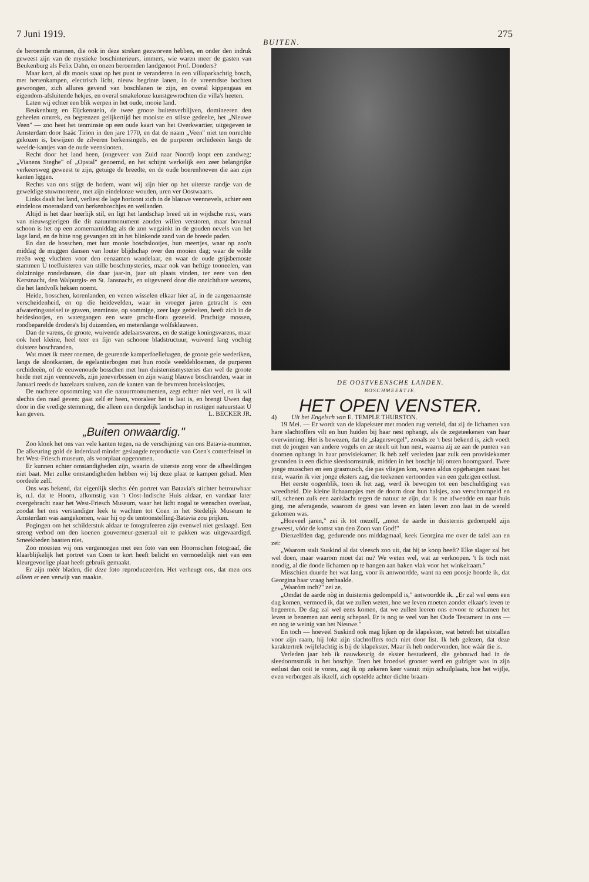7 Juni 1919. BUITEN. 275
de beroemde mannen, die ook in deze streken gezworven hebben, en onder den indruk geweest zijn van de mystieke boschinterieurs, immers, wie waren meer de gasten van Beukenburg als Felix Dahn, en onzen beroemden landgenoot Prof. Donders?
Maar kort, al dit moois staat op het punt te veranderen in een villaparkachtig bosch, met hertenkampen, electrisch licht, nieuw begrinte lanen, in de vreemdste bochten gewrongen, zich allures gevend van boschlanen te zijn, en overal kippengaas en eigendom-afsluitende hekjes, en overal smakelooze kunstgewrochten die villa's heeten.
Laten wij echter een blik werpen in het oude, mooie land.
Beukenburg en Eijckenstein, de twee groote buitenverblijven, domineeren den geheelen omtrek, en begrenzen gelijkertijd het mooiste en stilste gedeelte, het „Nieuwe Veen" — zoo heet het tenminste op een oude kaart van het Overkwartier, uitgegeven te Amsterdam door Isaäc Tirion in den jare 1770, en dat de naam „Veen" niet ten onrechte gekozen is, bewijzen de zilveren berkensingels, en de purperen orchideeën langs de weelde-kantjes van de oude veenslooten.
Recht door het land heen, (ongeveer van Zuid naar Noord) loopt een zandweg: „Vianens Steghe" of „Opstal" genoemd, en het schijnt werkelijk een zeer belangrijke verkeersweg geweest te zijn, getuige de breedte, en de oude boerenhoeven die aan zijn kanten liggen.
Rechts van ons stijgt de bodem, want wij zijn hier op het uiterste randje van de geweldige stuwmoreene, met zijn eindelooze wouden, uren ver Oostwaarts.
Links daalt het land, verliest de lage horizont zich in de blauwe veennevels, achter een eindeloos moerasland van berkenboschjes en weilanden.
Altijd is het daar heerlijk stil, en ligt het landschap breed uit in wijdsche rust, wars van nieuwsgierigen die dit natuurmonument zouden willen verstoren, maar bovenal schoon is het op een zomernamiddag als de zon wegzinkt in de gouden nevels van het lage land, en de hitte nog gevangen zit in het blinkende zand van de breede paden.
En dan de bosschen, met hun mooie boschslootjes, hun meertjes, waar op zoo'n middag de muggen dansen van louter blijdschap over den mooien dag; waar de wilde reeën weg vluchten voor den eenzamen wandelaar, en waar de oude grijsbemoste stammen U toefluisteren van stille boschmysteries, maar ook van heftige tooneelen, van dolzinnige rondedansen, die daar jaar-in, jaar uit plaats vinden, ter eere van den Kerstnacht, den Walpurgis- en St. Jansnacht, en uitgevoerd door die onzichtbare wezens, die het landvolk heksen noemt.
Heide, bosschen, korenlanden, en venen wisselen elkaar hier af, in de aangenaamste verscheidenheid, en op die heidevelden, waar in vroeger jaren getracht is een afwateringsstelsel te graven, tenminste, op sommige, zeer lage gedeelten, heeft zich in de heideslootjes, en watergangen een ware pracht-flora gezeteld. Prachtige mossen, roodbeparelde drodera's bij duizenden, en meterslange wolfsklauwen.
Dan de varens, de groote, wuivende adelaarsvarens, en de statige koningsvarens, maar ook heel kleine, heel teer en fijn van schoone bladstructuur, wuivend lang vochtig duistere boschranden.
Wat moet ik meer roemen, de geurende kamperfoeliehagen, de groote gele wederiken, langs de slootkanten, de egelantierbogen met hun roode weeldebloemen, de purperen orchideeën, of de eeuwenoude bosschen met hun duisternismysteries dan wel de groote heide met zijn veennevels, zijn jeneverbessen en zijn wazig blauwe boschranden, waar in Januari reeds de hazelaars stuiven, aan de kanten van de bevroren broekslootjes.
De nuchtere opsomming van die natuurmonumenten, zegt echter niet veel, en ik wil slechts den raad geven: gaat zelf er heen, vooraleer het te laat is, en brengt Uwen dag door in die vredige stemming, die alleen een dergelijk landschap in rustigen natuurstaat U kan geven. L. BECKER JR.
„Buiten onwaardig."
Zoo klonk het ons van vele kanten tegen, na de verschijning van ons Batavia-nummer. De afkeuring gold de inderdaad minder geslaagde reproductie van Coen's conterfeitsel in het West-Friesch museum, als voorplaat opgenomen.
Er kunnen echter omstandigheden zijn, waarin de uiterste zorg voor de afbeeldingen niet baat. Met zulke omstandigheden hebben wij bij deze plaat te kampen gehad. Men oordeele zelf.
Ons was bekend, dat eigenlijk slechts één portret van Batavia's stichter betrouwbaar is, n.l. dat te Hoorn, afkomstig van 't Oost-Indische Huis aldaar, en vandaar later overgebracht naar het West-Friesch Museum, waar het licht nogal te wenschen overlaat, zoodat het ons verstandiger leek te wachten tot Coen in het Stedelijk Museum te Amsterdam was aangekomen, waar hij op de tentoonstelling-Batavia zou prijken.
Pogingen om het schilderstuk aldaar te fotografeeren zijn evenwel niet geslaagd. Een streng verbod om den koenen gouverneur-generaal uit te pakken was uitgevaardigd. Smeekbeden baatten niet.
Zoo moesten wij ons vergenoegen met een foto van een Hoornschen fotograaf, die klaarblijkelijk het portret van Coen te kort heeft belicht en vermoedelijk niet van een kleurgevoelige plaat heeft gebruik gemaakt.
Er zijn méér bladen, die deze foto reproduceerden. Het verheugt ons, dat men ons alleen er een verwijt van maakte.
DE OOSTVEENSCHE LANDEN.
BOSCHMEERTJE.
HET OPEN VENSTER.
4) Uit het Engelsch van E. TEMPLE THURSTON.
19 Mei. — Er wordt van de klapekster met rooden rug verteld, dat zij de lichamen van hare slachtoffers vilt en hun huiden bij haar nest ophangt, als de zegeteekenen van haar overwinning. Het is bewezen, dat de „slagersvogel", zooals ze 't best bekend is, zich voedt met de jongen van andere vogels en ze steelt uit hun nest, waarna zij ze aan de punten van doornen ophangt in haar provisiekamer. Ik heb zelf verleden jaar zulk een provisiekamer gevonden in een dichte sleedoornstruik, midden in het boschje bij onzen boomgaard. Twee jonge musschen en een grasmusch, die pas vliegen kon, waren aldus opgehangen naast het nest, waarin ik vier jonge eksters zag, die teekenen vertoonden van een gulzigen eetlust.
Het eerste oogenblik, toen ik het zag, werd ik bewogen tot een beschuldiging van wreedheid. Die kleine lichaampjes met de doorn door hun halsjes, zoo verschrompeld en stil, schenen zulk een aanklacht tegen de natuur te zijn, dat ik me afwendde en naar huis ging, me afvragende, waarom de geest van leven en laten leven zoo laat in de wereld gekomen was.
„Hoeveel jaren," zei ik tot mezelf, „moet de aarde in duisternis gedompeld zijn geweest, vóór de komst van den Zoon van God!"
Dienzelfden dag, gedurende ons middagmaal, keek Georgina me over de tafel aan en zei:
„Waarom stalt Suskind al dat vleesch zoo uit, dat hij te koop heeft? Elke slager zal het wel doen, maar waarom moet dat nu? We weten wel, wat ze verkoopen. 't Is toch niet noodig, al die doode lichamen op te hangen aan haken vlak voor het winkelraam."
Misschien duurde het wat lang, voor ik antwoordde, want na een poosje hoorde ik, dat Georgina haar vraag herhaalde.
„Waaróm toch?" zei ze.
„Omdat de aarde nòg in duisternis gedompeld is," antwoordde ik. „Er zal wel eens een dag komen, vermoed ik, dat we zullen weten, hoe we leven moeten zonder elkaar's leven te begeeren. De dag zal wel eens komen, dat we zullen leeren ons ervoor te schamen het leven te benemen aan eenig schepsel. Er is nog te veel van het Oude Testament in ons — en nog te weinig van het Nieuwe."
En toch — hoeveel Suskind ook mag lijken op de klapekster, wat betreft het uitstallen voor zijn raam, hij lokt zijn slachtoffers toch niet door list. Ik heb gelezen, dat deze karaktertrek twijfelachtig is bij de klapekster. Maar ik heb ondervonden, hoe wáár die is.
Verleden jaar heb ik nauwkeurig de ekster bestudeerd, die gebouwd had in de sleedoornstruik in het boschje. Toen het broedsel grooter werd en gulziger was in zijn eetlust dan ooit te voren, zag ik op zekeren keer vanuit mijn schuilplaats, hoe het wijfje, even verborgen als ikzelf, zich opstelde achter dichte braam-